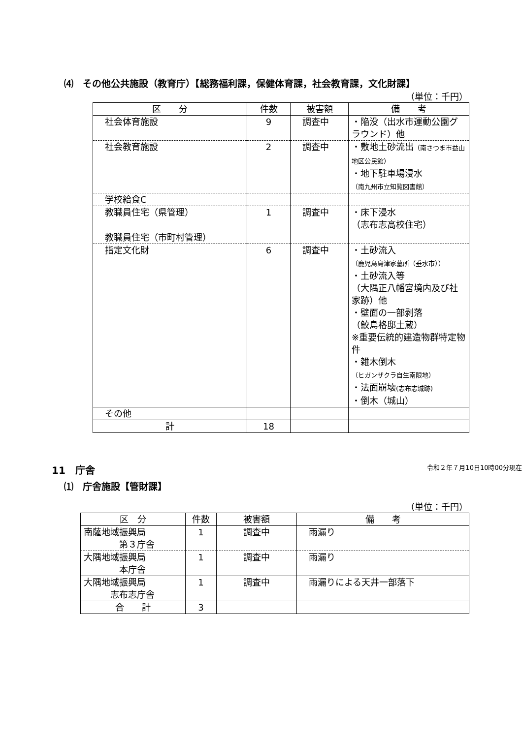⑷　その他公共施設（教育庁）【総務福利課，保健体育課，社会教育課，文化財課】
（単位：千円）
| 区 分 | 件数 | 被害額 | 備 考 |
| --- | --- | --- | --- |
| 社会体育施設 | 9 | 調査中 | ・陥没（出水市運動公園グラウンド）他 |
| 社会教育施設 | 2 | 調査中 | ・敷地土砂流出 （南さつま市益山地区公民館） ・地下駐車場浸水 （南九州市立知覧図書館） |
| 学校給食C | | | |
| 教職員住宅（県管理） | 1 | 調査中 | ・床下浸水 （志布志高校住宅） |
| 教職員住宅（市町村管理） | | | |
| 指定文化財 | 6 | 調査中 | ・土砂流入 （鹿児島島津家墓所（垂水市）） ・土砂流入等 （大隅正八幡宮境内及び社家跡）他 ・壁面の一部剥落 （鮫島格邸土蔵） ※重要伝統的建造物群特定物件 ・雑木倒木 （ヒガンザクラ自生南限地） ・法面崩壊 (志布志城跡) ・倒木（城山） |
| その他 | | | |
| 計 | 18 | | |
11　庁舎 令和２年７月10日10時00分現在
⑴　庁舎施設【管財課】
（単位：千円）
| 区 分 | 件数 | 被害額 | 備 考 |
| --- | --- | --- | --- |
| 南薩地域振興局 第３庁舎 | 1 | 調査中 | 雨漏り |
| 大隅地域振興局 本庁舎 | 1 | 調査中 | 雨漏り |
| 大隅地域振興局 志布志庁舎 | 1 | 調査中 | 雨漏りによる天井一部落下 |
| 合 計 | 3 | | |